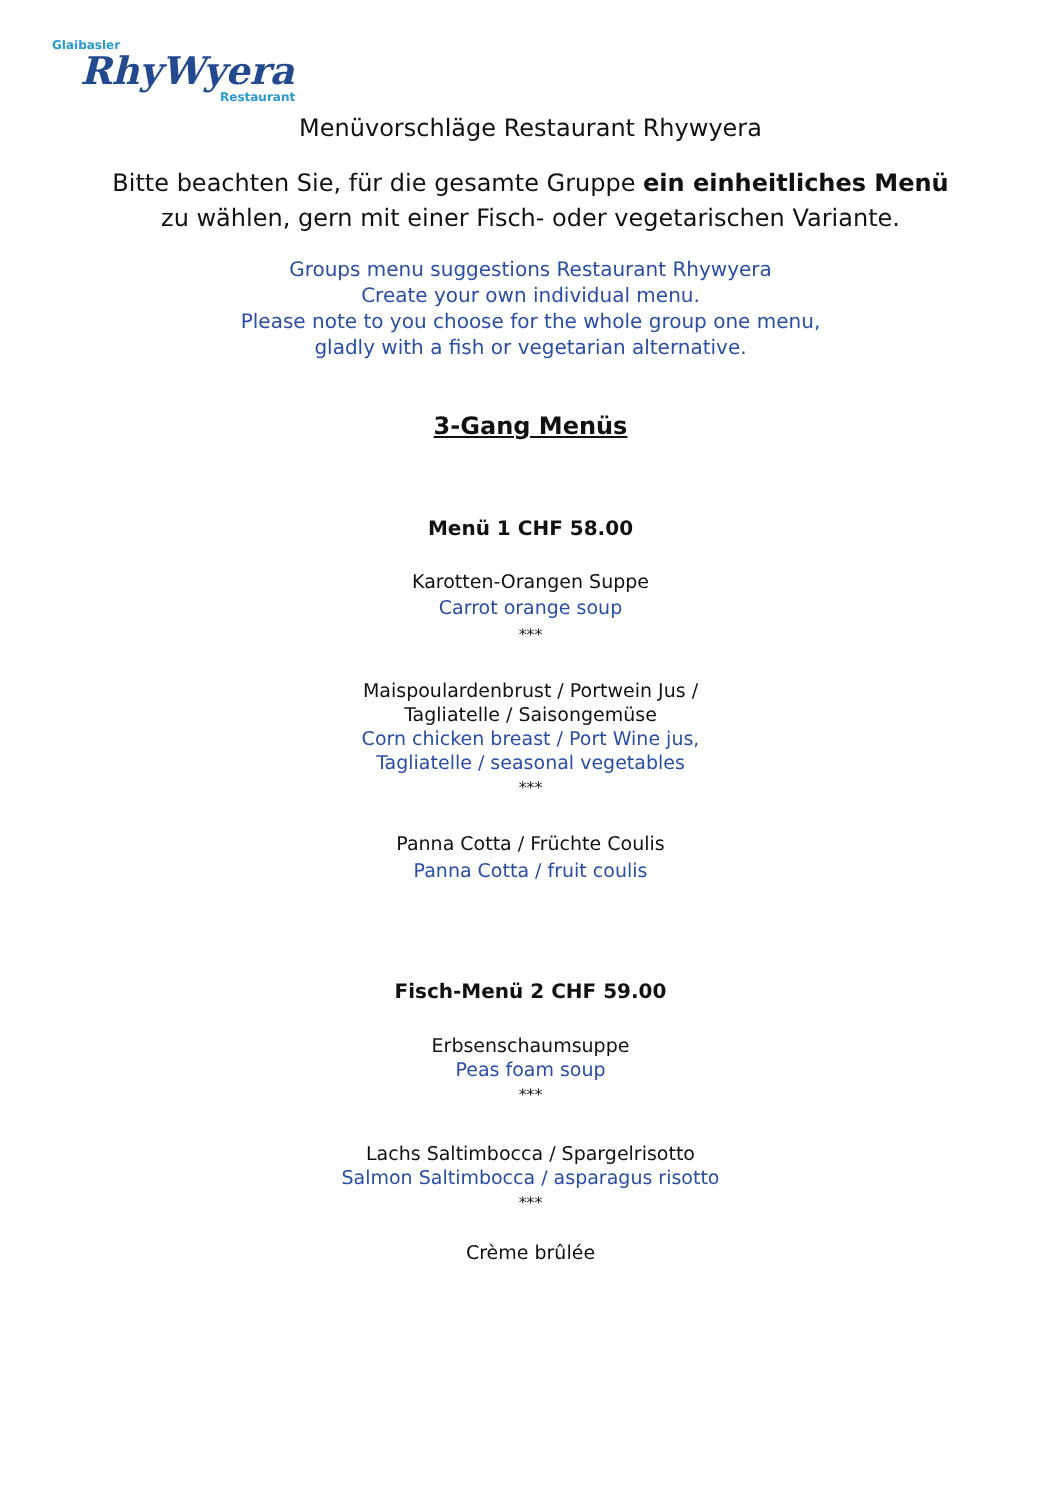Glaibasler
RhyWyera
Restaurant
Menüvorschläge Restaurant Rhywyera
Bitte beachten Sie, für die gesamte Gruppe ein einheitliches Menü
zu wählen, gern mit einer Fisch- oder vegetarischen Variante.
Groups menu suggestions Restaurant Rhywyera
Create your own individual menu.
Please note to you choose for the whole group one menu,
gladly with a fish or vegetarian alternative.
3-Gang Menüs
Menü 1 CHF 58.00
Karotten-Orangen Suppe
Carrot orange soup
***
Maispoulardenbrust / Portwein Jus /
Tagliatelle / Saisongemüse
Corn chicken breast / Port Wine jus,
Tagliatelle / seasonal vegetables
***
Panna Cotta / Früchte Coulis
Panna Cotta / fruit coulis
Fisch-Menü 2 CHF 59.00
Erbsenschaumsuppe
Peas foam soup
***
Lachs Saltimbocca / Spargelrisotto
Salmon Saltimbocca / asparagus risotto
***
Crème brûlée